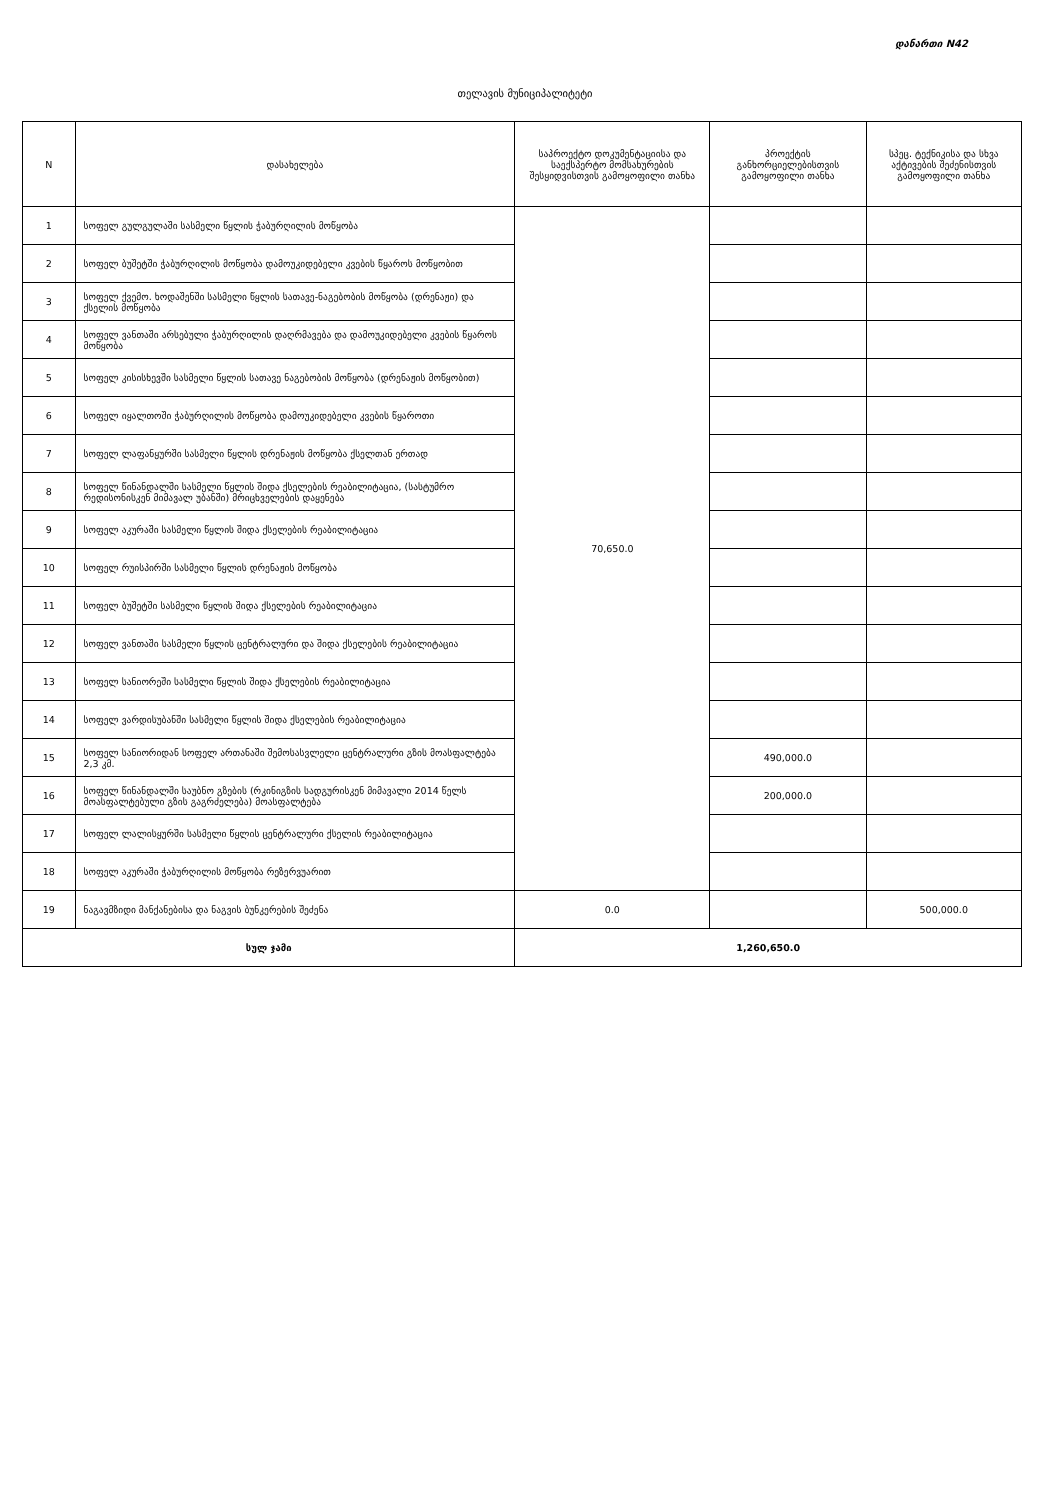დანართი N42
თელავის მუნიციპალიტეტი
| N | დასახელება | საპროექტო დოკუმენტაციისა და საექსპერტო მომსახურების შესყიდვისთვის გამოყოფილი თანხა | პროექტის განხორციელებისთვის გამოყოფილი თანხა | სპეც. ტექნიკისა და სხვა აქტივების შეძენისთვის გამოყოფილი თანხა |
| --- | --- | --- | --- | --- |
| 1 | სოფელ გულგულაში სასმელი წყლის ჭაბურღილის მოწყობა | 70,650.0 | | |
| 2 | სოფელ ბუშეტში ჭაბურღილის მოწყობა დამოუკიდებელი კვების წყაროს მოწყობით | | | |
| 3 | სოფელ ქვემო. ხოდაშენში სასმელი წყლის სათავე-ნაგებობის მოწყობა (დრენაჟი) და ქსელის მოწყობა | | | |
| 4 | სოფელ ვანთაში არსებული ჭაბურღილის დაღრმავება და დამოუკიდებელი კვების წყაროს მოწყობა | | | |
| 5 | სოფელ კისისხევში სასმელი წყლის სათავე ნაგებობის მოწყობა (დრენაჟის მოწყობით) | | | |
| 6 | სოფელ იყალთოში ჭაბურღილის მოწყობა დამოუკიდებელი კვების წყაროთი | | | |
| 7 | სოფელ ლაფანყურში სასმელი წყლის დრენაჟის მოწყობა ქსელთან ერთად | | | |
| 8 | სოფელ წინანდალში სასმელი წყლის შიდა ქსელების რეაბილიტაცია, (სასტუმრო რედისონისკენ მიმავალ უბანში) მრიცხველების დაყენება | | | |
| 9 | სოფელ აკურაში სასმელი წყლის შიდა ქსელების რეაბილიტაცია | | | |
| 10 | სოფელ რუისპირში სასმელი წყლის დრენაჟის მოწყობა | | | |
| 11 | სოფელ ბუშეტში სასმელი წყლის შიდა ქსელების რეაბილიტაცია | | | |
| 12 | სოფელ ვანთაში სასმელი წყლის ცენტრალური და შიდა ქსელების რეაბილიტაცია | | | |
| 13 | სოფელ სანიორეში სასმელი წყლის შიდა ქსელების რეაბილიტაცია | | | |
| 14 | სოფელ ვარდისუბანში სასმელი წყლის შიდა ქსელების რეაბილიტაცია | | | |
| 15 | სოფელ სანიორიდან სოფელ ართანაში შემოსასვლელი ცენტრალური გზის მოასფალტება 2,3 კმ. | | 490,000.0 | |
| 16 | სოფელ წინანდალში საუბნო გზების (რკინიგზის სადგურისკენ მიმავალი 2014 წელს მოასფალტებული გზის გაგრძელება) მოასფალტება | | 200,000.0 | |
| 17 | სოფელ ლალისყურში სასმელი წყლის ცენტრალური ქსელის რეაბილიტაცია | | | |
| 18 | სოფელ აკურაში ჭაბურღილის მოწყობა რეზერვუარით | | | |
| 19 | ნაგავმზიდი მანქანებისა და ნაგვის ბუნკერების შეძენა | 0.0 | | 500,000.0 |
| სულ ჯამი | | 1,260,650.0 | | |